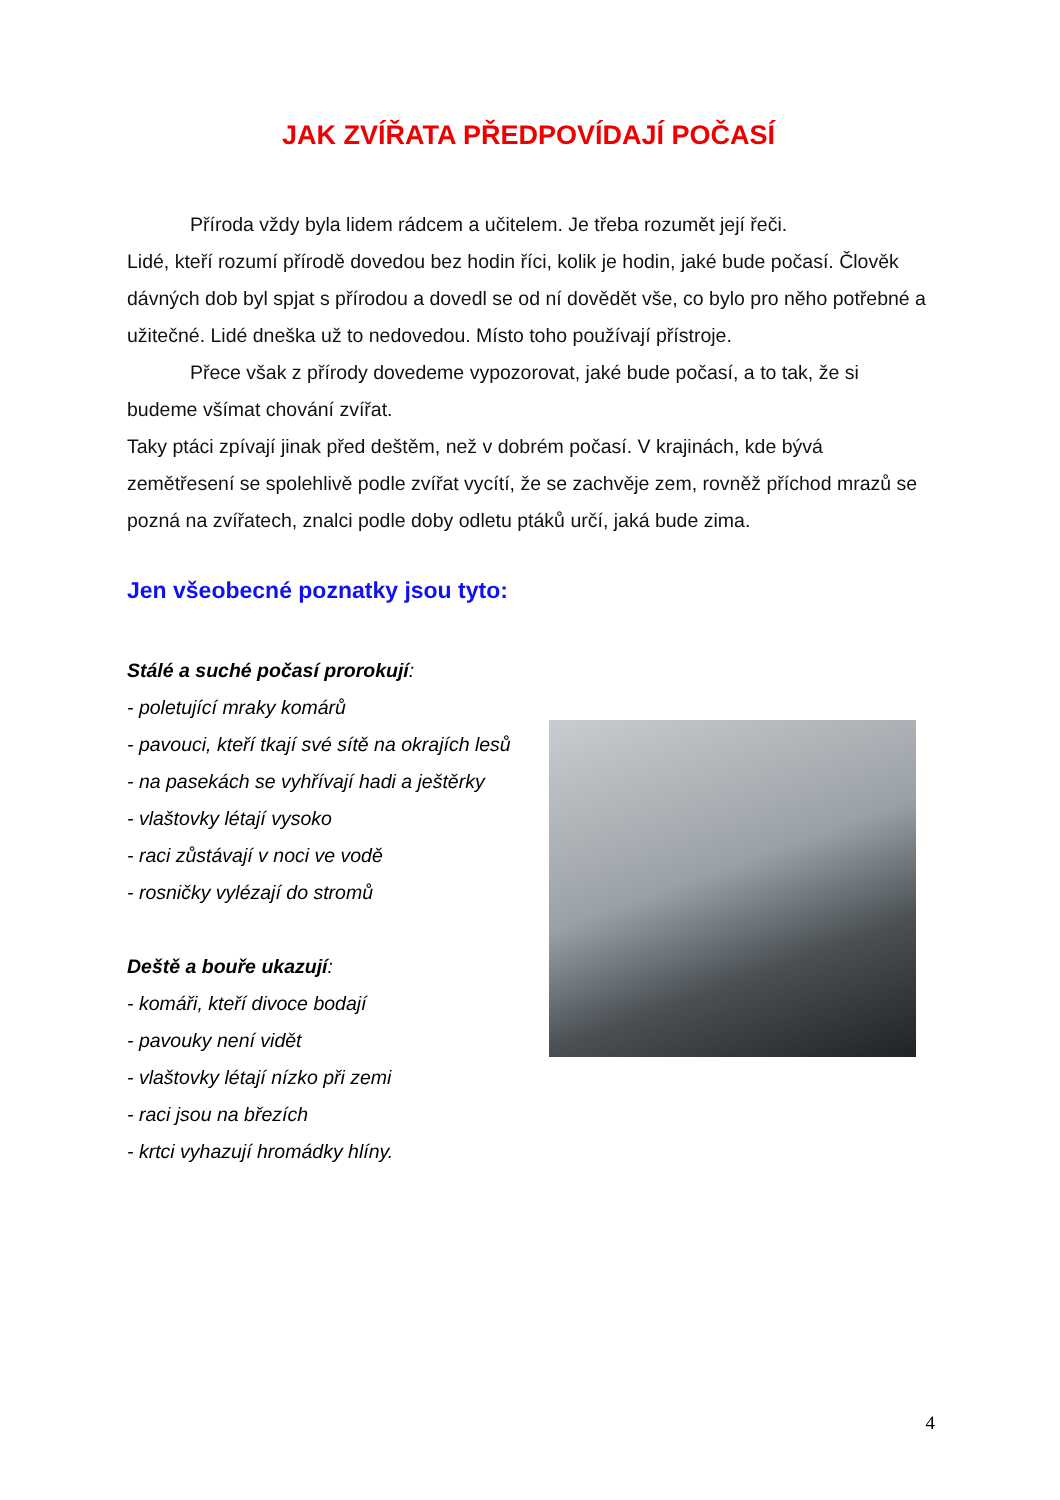JAK ZVÍŘATA PŘEDPOVÍDAJÍ POČASÍ
Příroda vždy byla lidem rádcem a učitelem. Je třeba rozumět její řeči.
Lidé, kteří rozumí přírodě dovedou bez hodin říci, kolik je hodin, jaké bude počasí. Člověk dávných dob byl spjat s přírodou a dovedl se od ní dovědět vše, co bylo pro něho potřebné a užitečné. Lidé dneška už to nedovedou. Místo toho používají přístroje.
Přece však z přírody dovedeme vypozorovat, jaké bude počasí, a to tak, že si budeme všímat chování zvířat.
Taky ptáci zpívají jinak před deštěm, než v dobrém počasí. V krajinách, kde bývá zemětřesení se spolehlivě podle zvířat vycítí, že se zachvěje zem, rovněž příchod mrazů se pozná na zvířatech, znalci podle doby odletu ptáků určí, jaká bude zima.
Jen všeobecné poznatky jsou tyto:
Stálé a suché počasí prorokují:
- poletující mraky komárů
- pavouci, kteří tkají své sítě na okrajích lesů
- na pasekách se vyhřívají hadi a ještěrky
- vlaštovky létají vysoko
- raci zůstávají v noci ve vodě
- rosničky vylézají do stromů
Deště a bouře ukazují:
- komáři, kteří divoce bodají
- pavouky není vidět
- vlaštovky létají nízko při zemi
- raci jsou na březích
- krtci vyhazují hromádky hlíny.
4